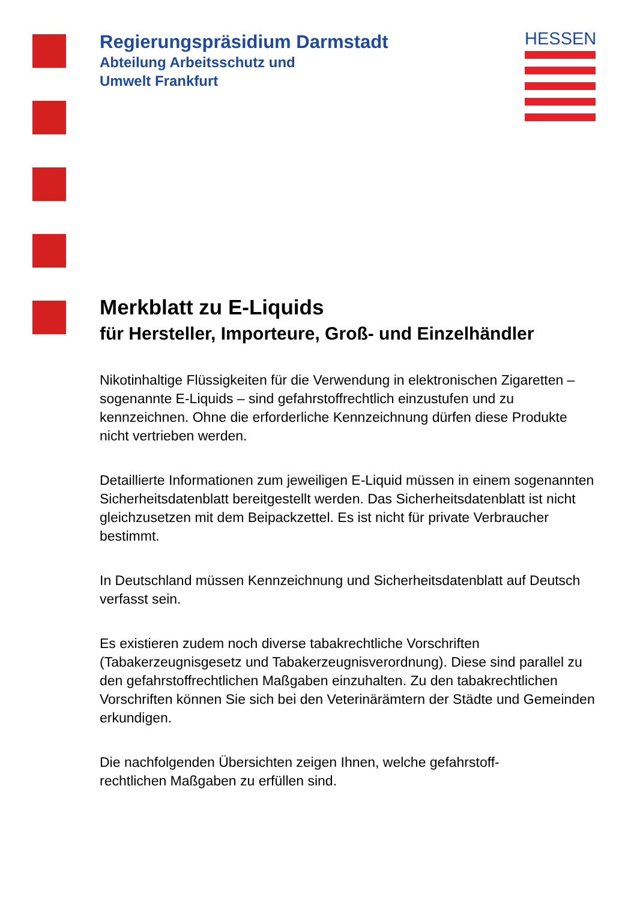Regierungspräsidium Darmstadt
Abteilung Arbeitsschutz und
Umwelt Frankfurt
HESSEN
Merkblatt zu E-Liquids
für Hersteller, Importeure, Groß- und Einzelhändler
Nikotinhaltige Flüssigkeiten für die Verwendung in elektronischen Zigaretten – sogenannte E-Liquids – sind gefahrstoffrechtlich einzustufen und zu kennzeichnen. Ohne die erforderliche Kennzeichnung dürfen diese Produkte nicht vertrieben werden.
Detaillierte Informationen zum jeweiligen E-Liquid müssen in einem sogenannten Sicherheitsdatenblatt bereitgestellt werden. Das Sicherheitsdatenblatt ist nicht gleichzusetzen mit dem Beipackzettel. Es ist nicht für private Verbraucher bestimmt.
In Deutschland müssen Kennzeichnung und Sicherheitsdatenblatt auf Deutsch verfasst sein.
Es existieren zudem noch diverse tabakrechtliche Vorschriften (Tabakerzeugnisgesetz und Tabakerzeugnisverordnung). Diese sind parallel zu den gefahrstoffrechtlichen Maßgaben einzuhalten. Zu den tabakrechtlichen Vorschriften können Sie sich bei den Veterinärämtern der Städte und Gemeinden erkundigen.
Die nachfolgenden Übersichten zeigen Ihnen, welche gefahrstoff-
rechtlichen Maßgaben zu erfüllen sind.